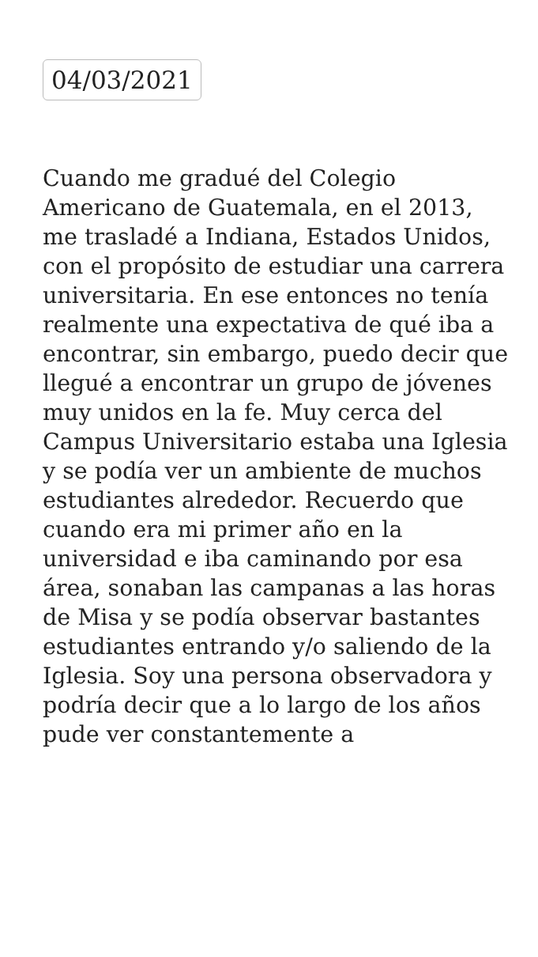04/03/2021
Cuando me gradué del Colegio Americano de Guatemala, en el 2013, me trasladé a Indiana, Estados Unidos, con el propósito de estudiar una carrera universitaria. En ese entonces no tenía realmente una expectativa de qué iba a encontrar, sin embargo, puedo decir que llegué a encontrar un grupo de jóvenes muy unidos en la fe. Muy cerca del Campus Universitario estaba una Iglesia y se podía ver un ambiente de muchos estudiantes alrededor. Recuerdo que cuando era mi primer año en la universidad e iba caminando por esa área, sonaban las campanas a las horas de Misa y se podía observar bastantes estudiantes entrando y/o saliendo de la Iglesia. Soy una persona observadora y podría decir que a lo largo de los años pude ver constantemente a